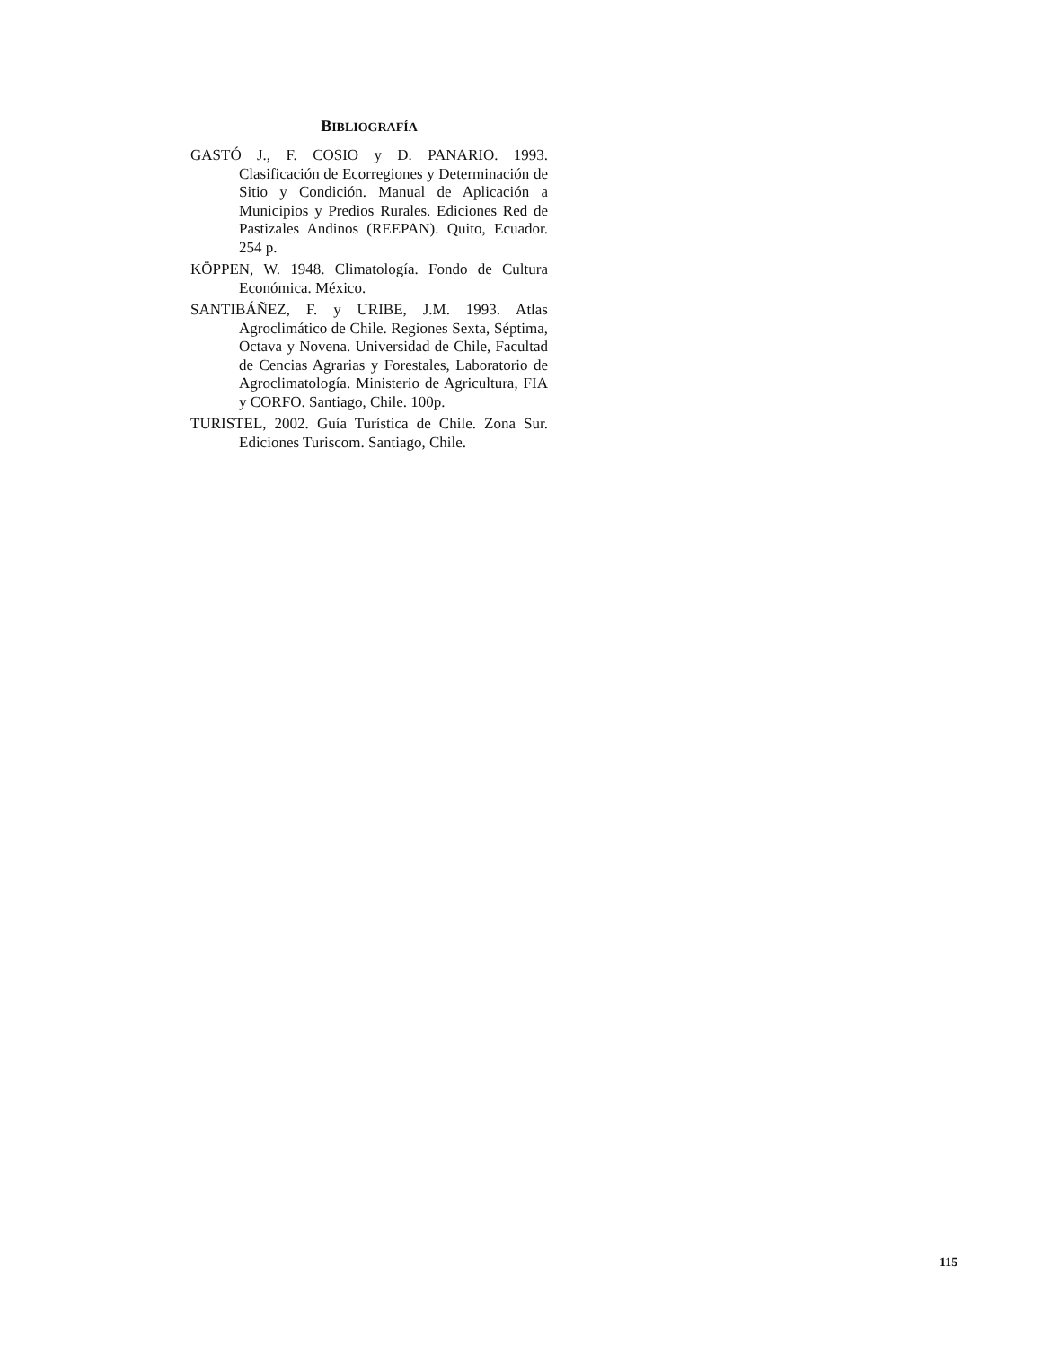BIBLIOGRAFÍA
GASTÓ J., F. COSIO y D. PANARIO. 1993. Clasificación de Ecorregiones y Determinación de Sitio y Condición. Manual de Aplicación a Municipios y Predios Rurales. Ediciones Red de Pastizales Andinos (REEPAN). Quito, Ecuador. 254 p.
KÖPPEN, W. 1948. Climatología. Fondo de Cultura Económica. México.
SANTIBÁÑEZ, F. y URIBE, J.M. 1993. Atlas Agroclimático de Chile. Regiones Sexta, Séptima, Octava y Novena. Universidad de Chile, Facultad de Cencias Agrarias y Forestales, Laboratorio de Agroclimatología. Ministerio de Agricultura, FIA y CORFO. Santiago, Chile. 100p.
TURISTEL, 2002. Guía Turística de Chile. Zona Sur. Ediciones Turiscom. Santiago, Chile.
115